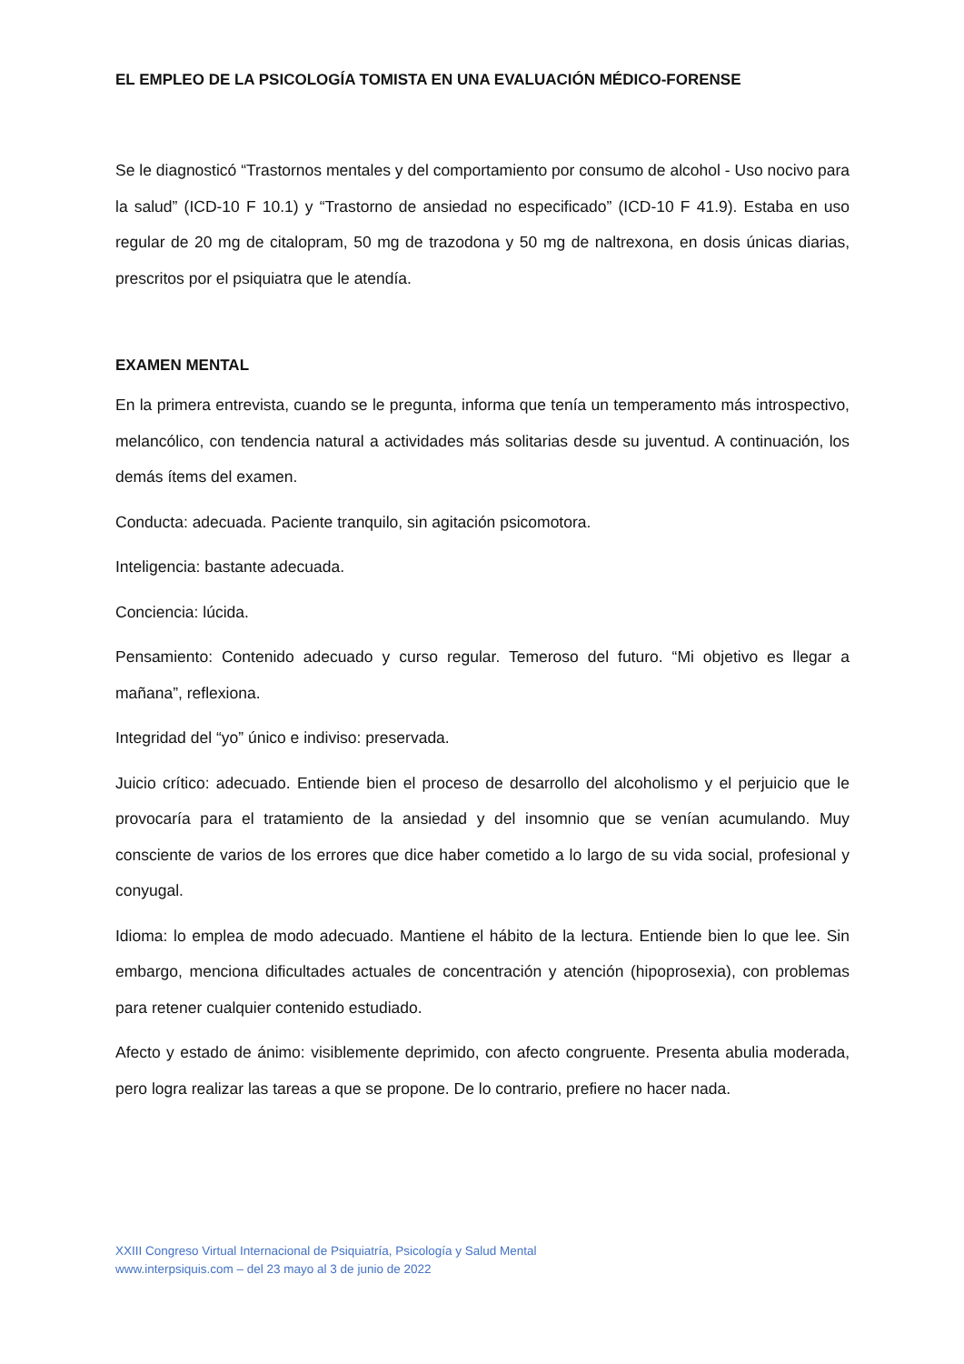EL EMPLEO DE LA PSICOLOGÍA TOMISTA EN UNA EVALUACIÓN MÉDICO-FORENSE
Se le diagnosticó “Trastornos mentales y del comportamiento por consumo de alcohol - Uso nocivo para la salud” (ICD-10 F 10.1) y “Trastorno de ansiedad no especificado” (ICD-10 F 41.9). Estaba en uso regular de 20 mg de citalopram, 50 mg de trazodona y 50 mg de naltrexona, en dosis únicas diarias, prescritos por el psiquiatra que le atendía.
EXAMEN MENTAL
En la primera entrevista, cuando se le pregunta, informa que tenía un temperamento más introspectivo, melancólico, con tendencia natural a actividades más solitarias desde su juventud. A continuación, los demás ítems del examen.
Conducta: adecuada. Paciente tranquilo, sin agitación psicomotora.
Inteligencia: bastante adecuada.
Conciencia: lúcida.
Pensamiento: Contenido adecuado y curso regular. Temeroso del futuro. “Mi objetivo es llegar a mañana”, reflexiona.
Integridad del “yo” único e indiviso: preservada.
Juicio crítico: adecuado. Entiende bien el proceso de desarrollo del alcoholismo y el perjuicio que le provocaría para el tratamiento de la ansiedad y del insomnio que se venían acumulando. Muy consciente de varios de los errores que dice haber cometido a lo largo de su vida social, profesional y conyugal.
Idioma: lo emplea de modo adecuado. Mantiene el hábito de la lectura. Entiende bien lo que lee. Sin embargo, menciona dificultades actuales de concentración y atención (hipoprosexia), con problemas para retener cualquier contenido estudiado.
Afecto y estado de ánimo: visiblemente deprimido, con afecto congruente. Presenta abulia moderada, pero logra realizar las tareas a que se propone. De lo contrario, prefiere no hacer nada.
XXIII Congreso Virtual Internacional de Psiquiatría, Psicología y Salud Mental
www.interpsiquis.com – del 23 mayo al 3 de junio de 2022